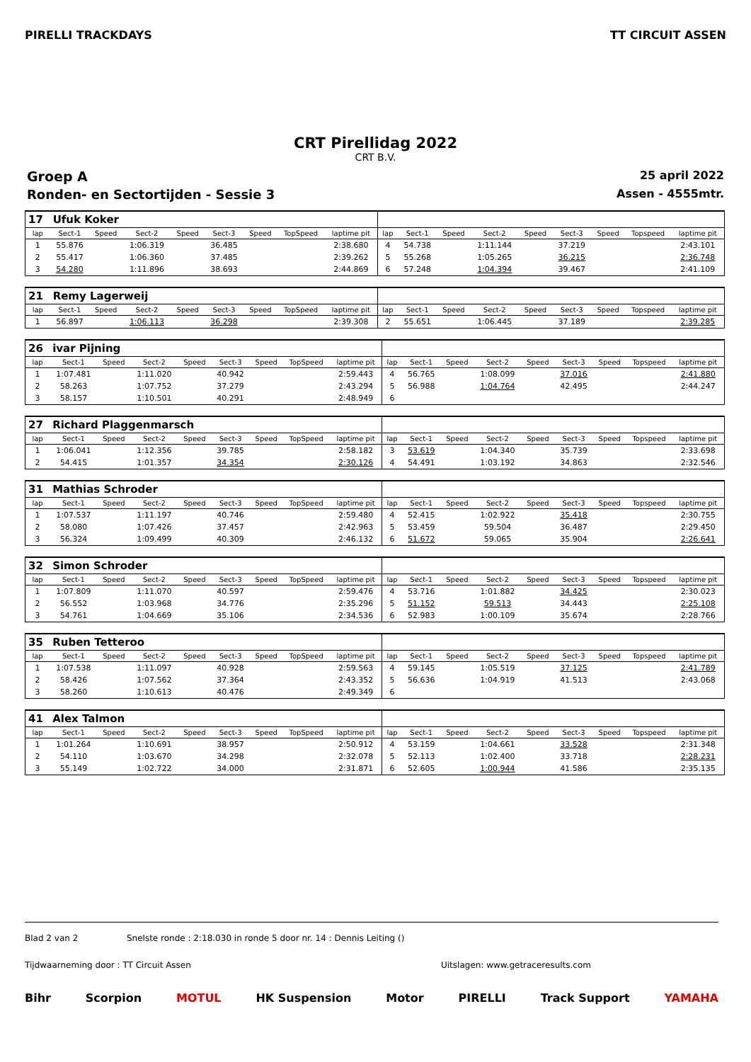PIRELLI TRACKDAYS TT CIRCUIT ASSEN
CRT Pirellidag 2022
CRT B.V.
Groep A 25 april 2022
Ronden- en Sectortijden - Sessie 3 Assen - 4555mtr.
| 17 | Ufuk Koker | | | | | | | | | | | | | | | | |
| lap | Sect-1 | Speed | Sect-2 | Speed | Sect-3 | Speed | TopSpeed | laptime pit | lap | Sect-1 | Speed | Sect-2 | Speed | Sect-3 | Speed | Topspeed | laptime pit |
| 1 | 55.876 | | 1:06.319 | | 36.485 | | | 2:38.680 | 4 | 54.738 | | 1:11.144 | | 37.219 | | | 2:43.101 |
| 2 | 55.417 | | 1:06.360 | | 37.485 | | | 2:39.262 | 5 | 55.268 | | 1:05.265 | | 36.215 | | | 2:36.748 |
| 3 | 54.280 | | 1:11.896 | | 38.693 | | | 2:44.869 | 6 | 57.248 | | 1:04.394 | | 39.467 | | | 2:41.109 |
| 21 | Remy Lagerweij | | | | | | | | | | | | | | | | |
| lap | Sect-1 | Speed | Sect-2 | Speed | Sect-3 | Speed | TopSpeed | laptime pit | lap | Sect-1 | Speed | Sect-2 | Speed | Sect-3 | Speed | Topspeed | laptime pit |
| 1 | 56.897 | | 1:06.113 | | 36.298 | | | 2:39.308 | 2 | 55.651 | | 1:06.445 | | 37.189 | | | 2:39.285 |
| 26 | ivar Pijning | | | | | | | | | | | | | | | | |
| lap | Sect-1 | Speed | Sect-2 | Speed | Sect-3 | Speed | TopSpeed | laptime pit | lap | Sect-1 | Speed | Sect-2 | Speed | Sect-3 | Speed | Topspeed | laptime pit |
| 1 | 1:07.481 | | 1:11.020 | | 40.942 | | | 2:59.443 | 4 | 56.765 | | 1:08.099 | | 37.016 | | | 2:41.880 |
| 2 | 58.263 | | 1:07.752 | | 37.279 | | | 2:43.294 | 5 | 56.988 | | 1:04.764 | | 42.495 | | | 2:44.247 |
| 3 | 58.157 | | 1:10.501 | | 40.291 | | | 2:48.949 | 6 | | | | | | | | |
| 27 | Richard Plaggenmarsch | | | | | | | | | | | | | | | | |
| lap | Sect-1 | Speed | Sect-2 | Speed | Sect-3 | Speed | TopSpeed | laptime pit | lap | Sect-1 | Speed | Sect-2 | Speed | Sect-3 | Speed | Topspeed | laptime pit |
| 1 | 1:06.041 | | 1:12.356 | | 39.785 | | | 2:58.182 | 3 | 53.619 | | 1:04.340 | | 35.739 | | | 2:33.698 |
| 2 | 54.415 | | 1:01.357 | | 34.354 | | | 2:30.126 | 4 | 54.491 | | 1:03.192 | | 34.863 | | | 2:32.546 |
| 31 | Mathias Schroder | | | | | | | | | | | | | | | | |
| lap | Sect-1 | Speed | Sect-2 | Speed | Sect-3 | Speed | TopSpeed | laptime pit | lap | Sect-1 | Speed | Sect-2 | Speed | Sect-3 | Speed | Topspeed | laptime pit |
| 1 | 1:07.537 | | 1:11.197 | | 40.746 | | | 2:59.480 | 4 | 52.415 | | 1:02.922 | | 35.418 | | | 2:30.755 |
| 2 | 58.080 | | 1:07.426 | | 37.457 | | | 2:42.963 | 5 | 53.459 | | 59.504 | | 36.487 | | | 2:29.450 |
| 3 | 56.324 | | 1:09.499 | | 40.309 | | | 2:46.132 | 6 | 51.672 | | 59.065 | | 35.904 | | | 2:26.641 |
| 32 | Simon Schroder | | | | | | | | | | | | | | | | |
| lap | Sect-1 | Speed | Sect-2 | Speed | Sect-3 | Speed | TopSpeed | laptime pit | lap | Sect-1 | Speed | Sect-2 | Speed | Sect-3 | Speed | Topspeed | laptime pit |
| 1 | 1:07.809 | | 1:11.070 | | 40.597 | | | 2:59.476 | 4 | 53.716 | | 1:01.882 | | 34.425 | | | 2:30.023 |
| 2 | 56.552 | | 1:03.968 | | 34.776 | | | 2:35.296 | 5 | 51.152 | | 59.513 | | 34.443 | | | 2:25.108 |
| 3 | 54.761 | | 1:04.669 | | 35.106 | | | 2:34.536 | 6 | 52.983 | | 1:00.109 | | 35.674 | | | 2:28.766 |
| 35 | Ruben Tetteroo | | | | | | | | | | | | | | | | |
| lap | Sect-1 | Speed | Sect-2 | Speed | Sect-3 | Speed | TopSpeed | laptime pit | lap | Sect-1 | Speed | Sect-2 | Speed | Sect-3 | Speed | Topspeed | laptime pit |
| 1 | 1:07.538 | | 1:11.097 | | 40.928 | | | 2:59.563 | 4 | 59.145 | | 1:05.519 | | 37.125 | | | 2:41.789 |
| 2 | 58.426 | | 1:07.562 | | 37.364 | | | 2:43.352 | 5 | 56.636 | | 1:04.919 | | 41.513 | | | 2:43.068 |
| 3 | 58.260 | | 1:10.613 | | 40.476 | | | 2:49.349 | 6 | | | | | | | | |
| 41 | Alex Talmon | | | | | | | | | | | | | | | | |
| lap | Sect-1 | Speed | Sect-2 | Speed | Sect-3 | Speed | TopSpeed | laptime pit | lap | Sect-1 | Speed | Sect-2 | Speed | Sect-3 | Speed | Topspeed | laptime pit |
| 1 | 1:01.264 | | 1:10.691 | | 38.957 | | | 2:50.912 | 4 | 53.159 | | 1:04.661 | | 33.528 | | | 2:31.348 |
| 2 | 54.110 | | 1:03.670 | | 34.298 | | | 2:32.078 | 5 | 52.113 | | 1:02.400 | | 33.718 | | | 2:28.231 |
| 3 | 55.149 | | 1:02.722 | | 34.000 | | | 2:31.871 | 6 | 52.605 | | 1:00.944 | | 41.586 | | | 2:35.135 |
Blad 2 van 2 Snelste ronde : 2:18.030 in ronde 5 door nr. 14 : Dennis Leiting ()
Tijdwaarneming door : TT Circuit Assen Uitslagen: www.getraceresults.com
Bihr Scorpion MOTUL HK Suspension Motor PIRELLI Track Support YAMAHA